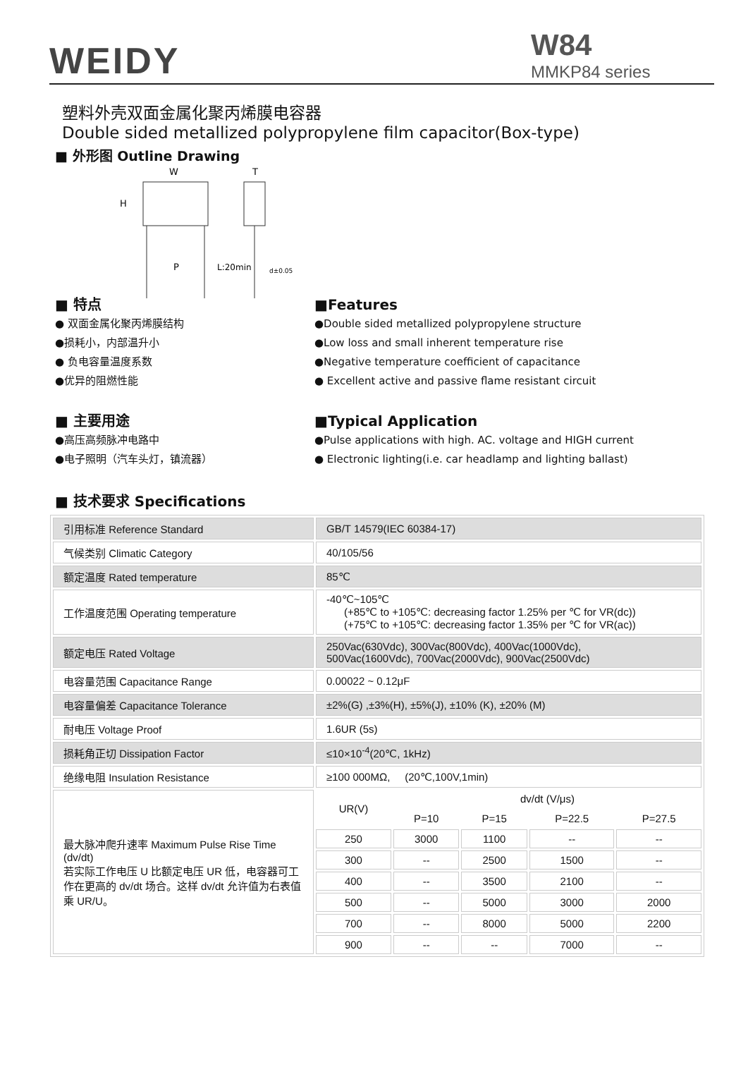WEIDY
W84
MMKP84 series
塑料外壳双面金属化聚丙烯膜电容器
Double sided metallized polypropylene film capacitor(Box-type)
■ 外形图 Outline Drawing
W
T
H
P
L:20min
d±0.05
■ 特点
● 双面金属化聚丙烯膜结构
●损耗小，内部温升小
● 负电容量温度系数
●优异的阻燃性能
■Features
●Double sided metallized polypropylene structure
●Low loss and small inherent temperature rise
●Negative temperature coefficient of capacitance
● Excellent active and passive flame resistant circuit
■ 主要用途
●高压高频脉冲电路中
●电子照明（汽车头灯，镇流器）
■Typical Application
●Pulse applications with high. AC. voltage and HIGH current
● Electronic lighting(i.e. car headlamp and lighting ballast)
■ 技术要求 Specifications
| 引用标准 Reference Standard | GB/T 14579(IEC 60384-17) | | | | |
| 气候类别 Climatic Category | 40/105/56 | | | | |
| 额定温度 Rated temperature | 85℃ | | | | |
| 工作温度范围 Operating temperature | -40℃~105℃ (+85℃ to +105℃: decreasing factor 1.25% per ℃ for VR(dc)) (+75℃ to +105℃: decreasing factor 1.35% per ℃ for VR(ac)) | | | | |
| 额定电压 Rated Voltage | 250Vac(630Vdc), 300Vac(800Vdc), 400Vac(1000Vdc), 500Vac(1600Vdc), 700Vac(2000Vdc), 900Vac(2500Vdc) | | | | |
| 电容量范围 Capacitance Range | 0.00022 ~ 0.12μF | | | | |
| 电容量偏差 Capacitance Tolerance | ±2%(G) ,±3%(H), ±5%(J), ±10% (K), ±20% (M) | | | | |
| 耐电压 Voltage Proof | 1.6UR (5s) | | | | |
| 损耗角正切 Dissipation Factor | ≤10×10<sup>-4</sup>(20℃, 1kHz) | | | | |
| 绝缘电阻 Insulation Resistance | ≥100 000MΩ, (20℃,100V,1min) | | | | |
| 最大脉冲爬升速率 Maximum Pulse Rise Time (dv/dt) 若实际工作电压 U 比额定电压 UR 低，电容器可工作在更高的 dv/dt 场合。这样 dv/dt 允许值为右表值乘 UR/U。 | UR(V) | dv/dt (V/μs) | | | |
| | | P=10 | P=15 | P=22.5 | P=27.5 |
| | 250 | 3000 | 1100 | -- | -- |
| | 300 | -- | 2500 | 1500 | -- |
| | 400 | -- | 3500 | 2100 | -- |
| | 500 | -- | 5000 | 3000 | 2000 |
| | 700 | -- | 8000 | 5000 | 2200 |
| | 900 | -- | -- | 7000 | -- |